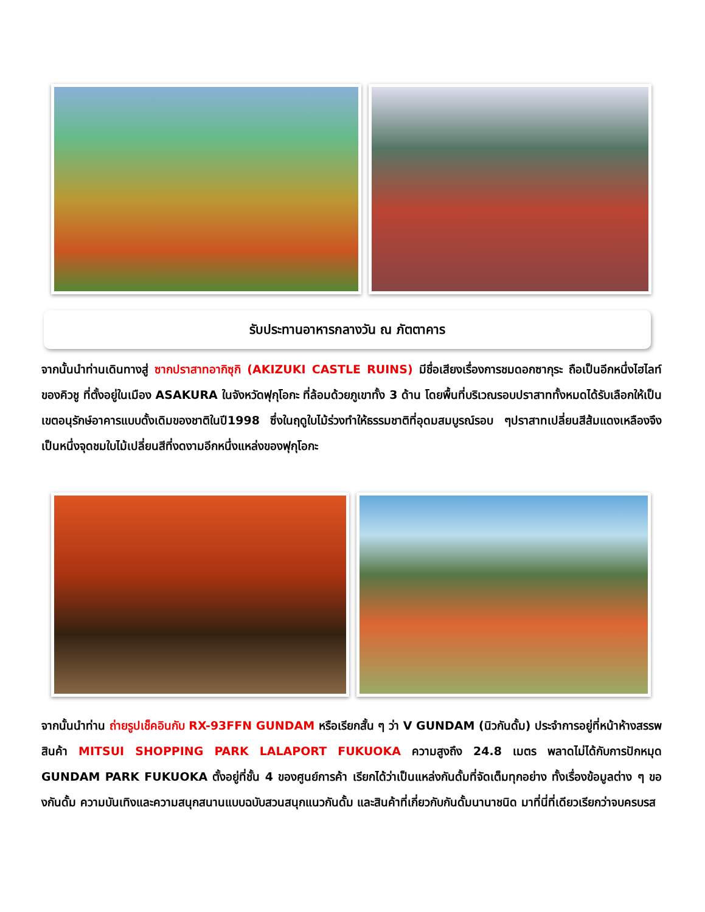รับประทานอาหารกลางวัน ณ ภัตตาคาร
จากนั้นนำท่านเดินทางสู่ ซากปราสาทอากิซุกิ (AKIZUKI CASTLE RUINS) มีชื่อเสียงเรื่องการชมดอกซากุระ ถือเป็นอีกหนึ่งไฮไลท์ของคิวชู ที่ตั้งอยู่ในเมือง ASAKURA ในจังหวัดฟุกุโอกะ ที่ล้อมด้วยภูเขาทั้ง 3 ด้าน โดยพื้นที่บริเวณรอบปราสาททั้งหมดได้รับเลือกให้เป็นเขตอนุรักษ์อาคารแบบดั้งเดิมของชาติในปี1998 ซึ่งในฤดูใบไม้ร่วงทำให้ธรรมชาติที่อุดมสมบูรณ์รอบ ๆปราสาทเปลี่ยนสีส้มแดงเหลืองจึงเป็นหนึ่งจุดชมใบไม้เปลี่ยนสีที่งดงามอีกหนึ่งแหล่งของฟุกุโอกะ
จากนั้นนำท่าน ถ่ายรูปเช็คอินกับ RX-93FFN GUNDAM หรือเรียกสั้น ๆ ว่า V GUNDAM (นิวกันดั้ม) ประจำการอยู่ที่หน้าห้างสรรพสินค้า MITSUI SHOPPING PARK LALAPORT FUKUOKA ความสูงถึง 24.8 เมตร พลาดไม่ได้กับการปักหมุด GUNDAM PARK FUKUOKA ตั้งอยู่ที่ชั้น 4 ของศูนย์การค้า เรียกได้ว่าเป็นแหล่งกันดั้มที่จัดเต็มทุกอย่าง ทั้งเรื่องข้อมูลต่าง ๆ ของกันดั้ม ความบันเทิงและความสนุกสนานแบบฉบับสวนสนุกแนวกันดั้ม และสินค้าที่เกี่ยวกับกันดั้มนานาชนิด มาที่นี่ที่เดียวเรียกว่าจบครบรส